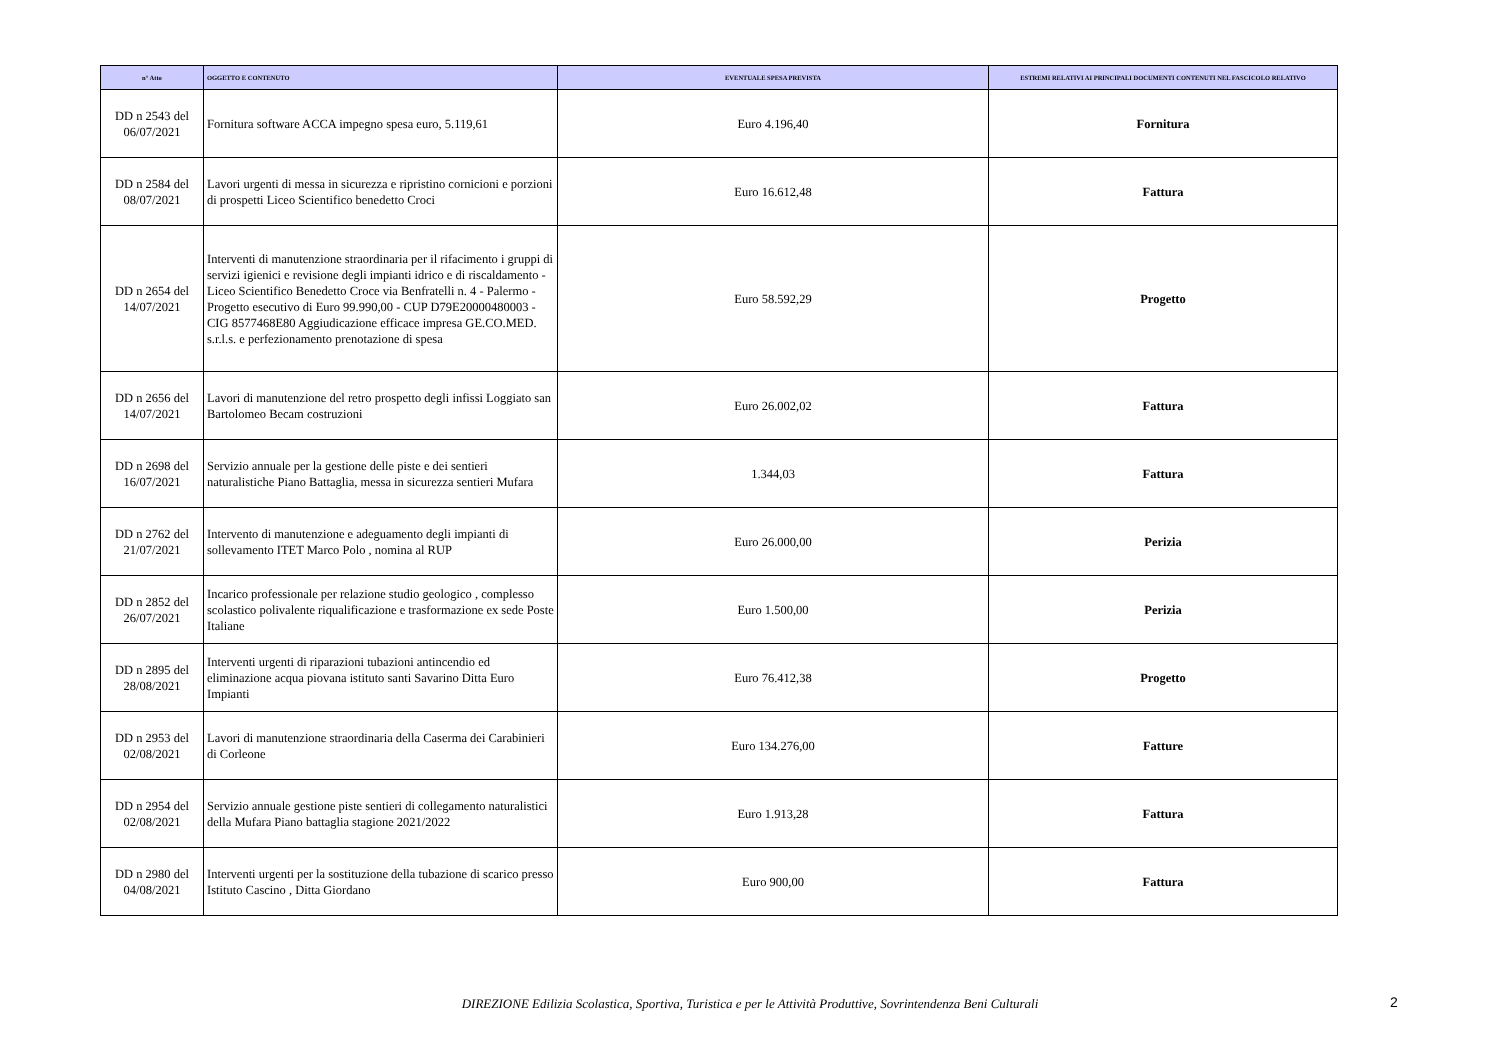| n° Atto | OGGETTO E CONTENUTO | EVENTUALE SPESA PREVISTA | ESTREMI RELATIVI AI PRINCIPALI DOCUMENTI CONTENUTI NEL FASCICOLO RELATIVO |
| --- | --- | --- | --- |
| DD n 2543 del 06/07/2021 | Fornitura software ACCA impegno spesa euro, 5.119,61 | Euro 4.196,40 | Fornitura |
| DD n 2584 del 08/07/2021 | Lavori urgenti di messa in sicurezza e ripristino cornicioni e porzioni di prospetti Liceo Scientifico benedetto Croci | Euro 16.612,48 | Fattura |
| DD n 2654 del 14/07/2021 | Interventi di manutenzione straordinaria per il rifacimento i gruppi di servizi igienici e revisione degli impianti idrico e di riscaldamento - Liceo Scientifico Benedetto Croce via Benfratelli n. 4 - Palermo - Progetto esecutivo di Euro 99.990,00 - CUP D79E20000480003 - CIG 8577468E80 Aggiudicazione efficace impresa GE.CO.MED. s.r.l.s. e perfezionamento prenotazione di spesa | Euro 58.592,29 | Progetto |
| DD n 2656 del 14/07/2021 | Lavori di manutenzione del retro prospetto degli infissi Loggiato san Bartolomeo Becam costruzioni | Euro 26.002,02 | Fattura |
| DD n 2698 del 16/07/2021 | Servizio annuale per la gestione delle piste e dei sentieri naturalistiche Piano Battaglia, messa in sicurezza sentieri Mufara | 1.344,03 | Fattura |
| DD n 2762 del 21/07/2021 | Intervento di manutenzione e adeguamento degli impianti di sollevamento ITET Marco Polo , nomina al RUP | Euro 26.000,00 | Perizia |
| DD n 2852 del 26/07/2021 | Incarico professionale per relazione studio geologico , complesso scolastico polivalente riqualificazione e trasformazione ex sede Poste Italiane | Euro 1.500,00 | Perizia |
| DD n 2895 del 28/08/2021 | Interventi urgenti di riparazioni tubazioni antincendio ed eliminazione acqua piovana istituto santi Savarino Ditta Euro Impianti | Euro 76.412,38 | Progetto |
| DD n 2953 del 02/08/2021 | Lavori di manutenzione straordinaria della Caserma dei Carabinieri di Corleone | Euro 134.276,00 | Fatture |
| DD n 2954 del 02/08/2021 | Servizio annuale gestione piste sentieri di collegamento naturalistici della Mufara Piano battaglia stagione 2021/2022 | Euro 1.913,28 | Fattura |
| DD n 2980 del 04/08/2021 | Interventi urgenti per la sostituzione della tubazione di scarico presso Istituto Cascino , Ditta Giordano | Euro 900,00 | Fattura |
DIREZIONE Edilizia Scolastica, Sportiva, Turistica e per le Attività Produttive, Sovrintendenza Beni Culturali 2